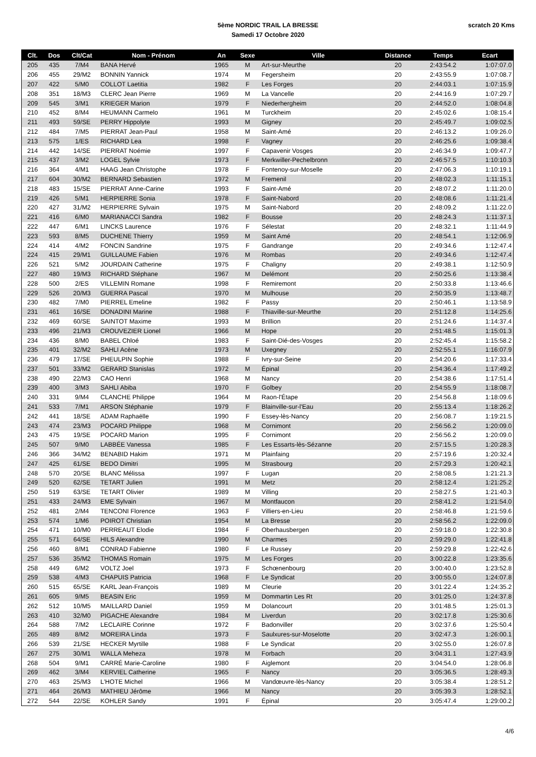5ème NORDIC TRAIL LA BRESSE
Samedi 17 Octobre 2020
scratch 20 Kms
| Clt. | Dos | Clt/Cat | Nom - Prénom | An | Sexe | Ville | Distance | Temps | Ecart |
| --- | --- | --- | --- | --- | --- | --- | --- | --- | --- |
| 205 | 435 | 7/M4 | BANA Hervé | 1965 | M | Art-sur-Meurthe | 20 | 2:43:54.2 | 1:07:07.0 |
| 206 | 455 | 29/M2 | BONNIN Yannick | 1974 | M | Fegersheim | 20 | 2:43:55.9 | 1:07:08.7 |
| 207 | 422 | 5/M0 | COLLOT Laetitia | 1982 | F | Les Forges | 20 | 2:44:03.1 | 1:07:15.9 |
| 208 | 351 | 18/M3 | CLERC Jean Pierre | 1969 | M | La Vancelle | 20 | 2:44:16.9 | 1:07:29.7 |
| 209 | 545 | 3/M1 | KRIEGER Marion | 1979 | F | Niederhergheim | 20 | 2:44:52.0 | 1:08:04.8 |
| 210 | 452 | 8/M4 | HEUMANN Carmelo | 1961 | M | Turckheim | 20 | 2:45:02.6 | 1:08:15.4 |
| 211 | 493 | 59/SE | PERRY Hippolyte | 1993 | M | Gigney | 20 | 2:45:49.7 | 1:09:02.5 |
| 212 | 484 | 7/M5 | PIERRAT Jean-Paul | 1958 | M | Saint-Amé | 20 | 2:46:13.2 | 1:09:26.0 |
| 213 | 575 | 1/ES | RICHARD Lea | 1998 | F | Vagney | 20 | 2:46:25.6 | 1:09:38.4 |
| 214 | 442 | 14/SE | PIERRAT Noémie | 1997 | F | Capavenir Vosges | 20 | 2:46:34.9 | 1:09:47.7 |
| 215 | 437 | 3/M2 | LOGEL Sylvie | 1973 | F | Merkwiller-Pechelbronn | 20 | 2:46:57.5 | 1:10:10.3 |
| 216 | 364 | 4/M1 | HAAG Jean Christophe | 1978 | F | Fontenoy-sur-Moselle | 20 | 2:47:06.3 | 1:10:19.1 |
| 217 | 604 | 30/M2 | BERNARD Sebastien | 1972 | M | Fremenil | 20 | 2:48:02.3 | 1:11:15.1 |
| 218 | 483 | 15/SE | PIERRAT Anne-Carine | 1993 | F | Saint-Amé | 20 | 2:48:07.2 | 1:11:20.0 |
| 219 | 426 | 5/M1 | HERPIERRE Sonia | 1978 | F | Saint-Nabord | 20 | 2:48:08.6 | 1:11:21.4 |
| 220 | 427 | 31/M2 | HERPIERRE Sylvain | 1975 | M | Saint-Nabord | 20 | 2:48:09.2 | 1:11:22.0 |
| 221 | 416 | 6/M0 | MARIANACCI Sandra | 1982 | F | Bousse | 20 | 2:48:24.3 | 1:11:37.1 |
| 222 | 447 | 6/M1 | LINCKS Laurence | 1976 | F | Sélestat | 20 | 2:48:32.1 | 1:11:44.9 |
| 223 | 593 | 8/M5 | DUCHENE Thierry | 1959 | M | Saint Amé | 20 | 2:48:54.1 | 1:12:06.9 |
| 224 | 414 | 4/M2 | FONCIN Sandrine | 1975 | F | Gandrange | 20 | 2:49:34.6 | 1:12:47.4 |
| 224 | 415 | 29/M1 | GUILLAUME Fabien | 1976 | M | Rombas | 20 | 2:49:34.6 | 1:12:47.4 |
| 226 | 521 | 5/M2 | JOURDAIN Catherine | 1975 | F | Chaligny | 20 | 2:49:38.1 | 1:12:50.9 |
| 227 | 480 | 19/M3 | RICHARD Stéphane | 1967 | M | Delémont | 20 | 2:50:25.6 | 1:13:38.4 |
| 228 | 500 | 2/ES | VILLEMIN Romane | 1998 | F | Remiremont | 20 | 2:50:33.8 | 1:13:46.6 |
| 229 | 526 | 20/M3 | GUERRA Pascal | 1970 | M | Mulhouse | 20 | 2:50:35.9 | 1:13:48.7 |
| 230 | 482 | 7/M0 | PIERREL Emeline | 1982 | F | Passy | 20 | 2:50:46.1 | 1:13:58.9 |
| 231 | 461 | 16/SE | DONADINI Marine | 1988 | F | Thiaville-sur-Meurthe | 20 | 2:51:12.8 | 1:14:25.6 |
| 232 | 469 | 60/SE | SAINTOT Maxime | 1993 | M | Brillion | 20 | 2:51:24.6 | 1:14:37.4 |
| 233 | 496 | 21/M3 | CROUVEZIER Lionel | 1966 | M | Hope | 20 | 2:51:48.5 | 1:15:01.3 |
| 234 | 436 | 8/M0 | BABEL Chloé | 1983 | F | Saint-Dié-des-Vosges | 20 | 2:52:45.4 | 1:15:58.2 |
| 235 | 401 | 32/M2 | SAHLI Acène | 1973 | M | Uxegney | 20 | 2:52:55.1 | 1:16:07.9 |
| 236 | 479 | 17/SE | PHEULPIN Sophie | 1988 | F | Ivry-sur-Seine | 20 | 2:54:20.6 | 1:17:33.4 |
| 237 | 501 | 33/M2 | GERARD Stanislas | 1972 | M | Épinal | 20 | 2:54:36.4 | 1:17:49.2 |
| 238 | 490 | 22/M3 | CAO Henri | 1968 | M | Nancy | 20 | 2:54:38.6 | 1:17:51.4 |
| 239 | 400 | 3/M3 | SAHLI Abiba | 1970 | F | Golbey | 20 | 2:54:55.9 | 1:18:08.7 |
| 240 | 331 | 9/M4 | CLANCHE Philippe | 1964 | M | Raon-l'Étape | 20 | 2:54:56.8 | 1:18:09.6 |
| 241 | 533 | 7/M1 | ARSON Stéphanie | 1979 | F | Blainville-sur-l'Eau | 20 | 2:55:13.4 | 1:18:26.2 |
| 242 | 441 | 18/SE | ADAM Raphaëlle | 1990 | F | Essey-lès-Nancy | 20 | 2:56:08.7 | 1:19:21.5 |
| 243 | 474 | 23/M3 | POCARD Philippe | 1968 | M | Cornimont | 20 | 2:56:56.2 | 1:20:09.0 |
| 243 | 475 | 19/SE | POCARD Marion | 1995 | F | Cornimont | 20 | 2:56:56.2 | 1:20:09.0 |
| 245 | 507 | 9/M0 | LABBÉE Vanessa | 1985 | F | Les Essarts-lès-Sézanne | 20 | 2:57:15.5 | 1:20:28.3 |
| 246 | 366 | 34/M2 | BENABID Hakim | 1971 | M | Plainfaing | 20 | 2:57:19.6 | 1:20:32.4 |
| 247 | 425 | 61/SE | BEDO Dimitri | 1995 | M | Strasbourg | 20 | 2:57:29.3 | 1:20:42.1 |
| 248 | 570 | 20/SE | BLANC Mélissa | 1997 | F | Lugan | 20 | 2:58:08.5 | 1:21:21.3 |
| 249 | 520 | 62/SE | TETART Julien | 1991 | M | Metz | 20 | 2:58:12.4 | 1:21:25.2 |
| 250 | 519 | 63/SE | TETART Olivier | 1989 | M | Villing | 20 | 2:58:27.5 | 1:21:40.3 |
| 251 | 433 | 24/M3 | EME Sylvain | 1967 | M | Montfaucon | 20 | 2:58:41.2 | 1:21:54.0 |
| 252 | 481 | 2/M4 | TENCONI Florence | 1963 | F | Villiers-en-Lieu | 20 | 2:58:46.8 | 1:21:59.6 |
| 253 | 574 | 1/M6 | POIROT Christian | 1954 | M | La Bresse | 20 | 2:58:56.2 | 1:22:09.0 |
| 254 | 471 | 10/M0 | PERREAUT Elodie | 1984 | F | Oberhausbergen | 20 | 2:59:18.0 | 1:22:30.8 |
| 255 | 571 | 64/SE | HILS Alexandre | 1990 | M | Charmes | 20 | 2:59:29.0 | 1:22:41.8 |
| 256 | 460 | 8/M1 | CONRAD Fabienne | 1980 | F | Le Russey | 20 | 2:59:29.8 | 1:22:42.6 |
| 257 | 536 | 35/M2 | THOMAS Romain | 1975 | M | Les Forges | 20 | 3:00:22.8 | 1:23:35.6 |
| 258 | 449 | 6/M2 | VOLTZ Joel | 1973 | F | Schœnenbourg | 20 | 3:00:40.0 | 1:23:52.8 |
| 259 | 538 | 4/M3 | CHAPUIS Patricia | 1968 | F | Le Syndicat | 20 | 3:00:55.0 | 1:24:07.8 |
| 260 | 515 | 65/SE | KARL Jean-François | 1989 | M | Cleurie | 20 | 3:01:22.4 | 1:24:35.2 |
| 261 | 605 | 9/M5 | BEASIN Eric | 1959 | M | Dommartin Les Rt | 20 | 3:01:25.0 | 1:24:37.8 |
| 262 | 512 | 10/M5 | MAILLARD Daniel | 1959 | M | Dolancourt | 20 | 3:01:48.5 | 1:25:01.3 |
| 263 | 410 | 32/M0 | PIGACHE Alexandre | 1984 | M | Liverdun | 20 | 3:02:17.8 | 1:25:30.6 |
| 264 | 588 | 7/M2 | LECLAIRE Corinne | 1972 | F | Badonviller | 20 | 3:02:37.6 | 1:25:50.4 |
| 265 | 489 | 8/M2 | MOREIRA Linda | 1973 | F | Saulxures-sur-Moselotte | 20 | 3:02:47.3 | 1:26:00.1 |
| 266 | 539 | 21/SE | HECKER Myrtille | 1988 | F | Le Syndicat | 20 | 3:02:55.0 | 1:26:07.8 |
| 267 | 275 | 30/M1 | WALLA Meheza | 1978 | M | Forbach | 20 | 3:04:31.1 | 1:27:43.9 |
| 268 | 504 | 9/M1 | CARRÉ Marie-Caroline | 1980 | F | Aiglemont | 20 | 3:04:54.0 | 1:28:06.8 |
| 269 | 462 | 3/M4 | KERVIEL Catherine | 1965 | F | Nancy | 20 | 3:05:36.5 | 1:28:49.3 |
| 270 | 463 | 25/M3 | L'HOTE Michel | 1966 | M | Vandœuvre-lès-Nancy | 20 | 3:05:38.4 | 1:28:51.2 |
| 271 | 464 | 26/M3 | MATHIEU Jérôme | 1966 | M | Nancy | 20 | 3:05:39.3 | 1:28:52.1 |
| 272 | 544 | 22/SE | KOHLER Sandy | 1991 | F | Épinal | 20 | 3:05:47.4 | 1:29:00.2 |
4/6